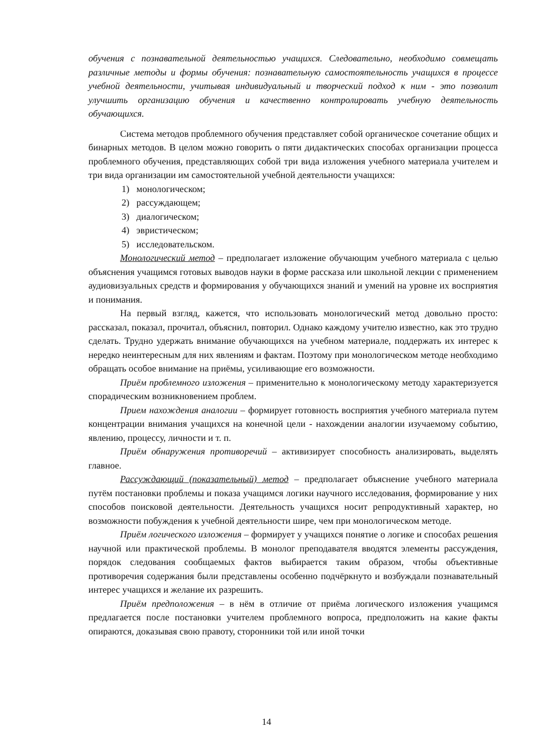обучения с познавательной деятельностью учащихся. Следовательно, необходимо совмещать различные методы и формы обучения: познавательную самостоятельность учащихся в процессе учебной деятельности, учитывая индивидуальный и творческий подход к ним - это позволит улучшить организацию обучения и качественно контролировать учебную деятельность обучающихся.
Система методов проблемного обучения представляет собой органическое сочетание общих и бинарных методов. В целом можно говорить о пяти дидактических способах организации процесса проблемного обучения, представляющих собой три вида изложения учебного материала учителем и три вида организации им самостоятельной учебной деятельности учащихся:
1) монологическом;
2) рассуждающем;
3) диалогическом;
4) эвристическом;
5) исследовательском.
Монологический метод – предполагает изложение обучающим учебного материала с целью объяснения учащимся готовых выводов науки в форме рассказа или школьной лекции с применением аудиовизуальных средств и формирования у обучающихся знаний и умений на уровне их восприятия и понимания.
На первый взгляд, кажется, что использовать монологический метод довольно просто: рассказал, показал, прочитал, объяснил, повторил. Однако каждому учителю известно, как это трудно сделать. Трудно удержать внимание обучающихся на учебном материале, поддержать их интерес к нередко неинтересным для них явлениям и фактам. Поэтому при монологическом методе необходимо обращать особое внимание на приёмы, усиливающие его возможности.
Приём проблемного изложения – применительно к монологическому методу характеризуется спорадическим возникновением проблем.
Прием нахождения аналогии – формирует готовность восприятия учебного материала путем концентрации внимания учащихся на конечной цели - нахождении аналогии изучаемому событию, явлению, процессу, личности и т. п.
Приём обнаружения противоречий – активизирует способность анализировать, выделять главное.
Рассуждающий (показательный) метод – предполагает объяснение учебного материала путём постановки проблемы и показа учащимся логики научного исследования, формирование у них способов поисковой деятельности. Деятельность учащихся носит репродуктивный характер, но возможности побуждения к учебной деятельности шире, чем при монологическом методе.
Приём логического изложения – формирует у учащихся понятие о логике и способах решения научной или практической проблемы. В монолог преподавателя вводятся элементы рассуждения, порядок следования сообщаемых фактов выбирается таким образом, чтобы объективные противоречия содержания были представлены особенно подчёркнуто и возбуждали познавательный интерес учащихся и желание их разрешить.
Приём предположения – в нём в отличие от приёма логического изложения учащимся предлагается после постановки учителем проблемного вопроса, предположить на какие факты опираются, доказывая свою правоту, сторонники той или иной точки
14